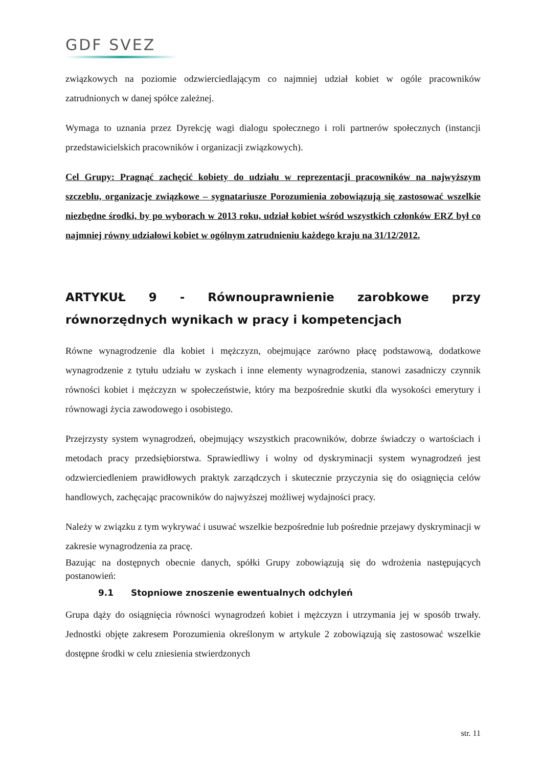GDF SVEZ
związkowych na poziomie odzwierciedlającym co najmniej udział kobiet w ogóle pracowników zatrudnionych w danej spółce zależnej.
Wymaga to uznania przez Dyrekcję wagi dialogu społecznego i roli partnerów społecznych (instancji przedstawicielskich pracowników i organizacji związkowych).
Cel Grupy: Pragnąć zachęcić kobiety do udziału w reprezentacji pracowników na najwyższym szczeblu, organizacje związkowe – sygnatariusze Porozumienia zobowiązują się zastosować wszelkie niezbędne środki, by po wyborach w 2013 roku, udział kobiet wśród wszystkich członków ERZ był co najmniej równy udziałowi kobiet w ogólnym zatrudnieniu każdego kraju na 31/12/2012.
ARTYKUŁ 9 - Równouprawnienie zarobkowe przy równorzędnych wynikach w pracy i kompetencjach
Równe wynagrodzenie dla kobiet i mężczyzn, obejmujące zarówno płacę podstawową, dodatkowe wynagrodzenie z tytułu udziału w zyskach i inne elementy wynagrodzenia, stanowi zasadniczy czynnik równości kobiet i mężczyzn w społeczeństwie, który ma bezpośrednie skutki dla wysokości emerytury i równowagi życia zawodowego i osobistego.
Przejrzysty system wynagrodzeń, obejmujący wszystkich pracowników, dobrze świadczy o wartościach i metodach pracy przedsiębiorstwa. Sprawiedliwy i wolny od dyskryminacji system wynagrodzeń jest odzwierciedleniem prawidłowych praktyk zarządczych i skutecznie przyczynia się do osiągnięcia celów handlowych, zachęcając pracowników do najwyższej możliwej wydajności pracy.
Należy w związku z tym wykrywać i usuwać wszelkie bezpośrednie lub pośrednie przejawy dyskryminacji w zakresie wynagrodzenia za pracę.
Bazując na dostępnych obecnie danych, spółki Grupy zobowiązują się do wdrożenia następujących postanowień:
9.1 Stopniowe znoszenie ewentualnych odchyleń
Grupa dąży do osiągnięcia równości wynagrodzeń kobiet i mężczyzn i utrzymania jej w sposób trwały. Jednostki objęte zakresem Porozumienia określonym w artykule 2 zobowiązują się zastosować wszelkie dostępne środki w celu zniesienia stwierdzonych
str. 11